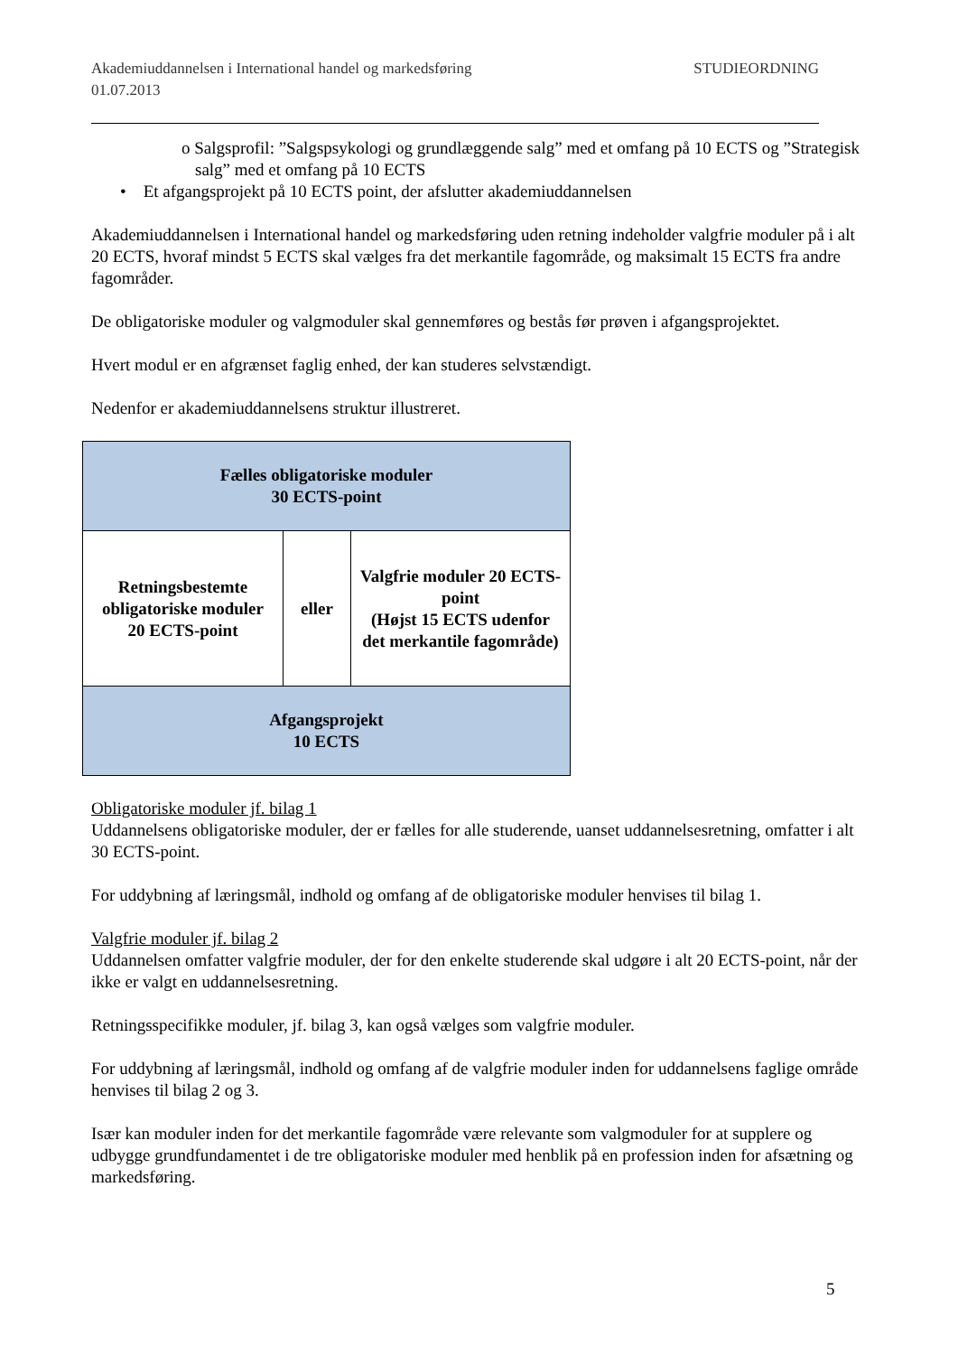Akademiuddannelsen i International handel og markedsføring STUDIEORDNING
01.07.2013
o Salgsprofil: ”Salgspsykologi og grundlæggende salg” med et omfang på 10 ECTS og ”Strategisk salg” med et omfang på 10 ECTS
• Et afgangsprojekt på 10 ECTS point, der afslutter akademiuddannelsen
Akademiuddannelsen i International handel og markedsføring uden retning indeholder valgfrie moduler på i alt 20 ECTS, hvoraf mindst 5 ECTS skal vælges fra det merkantile fagområde, og maksimalt 15 ECTS fra andre fagområder.
De obligatoriske moduler og valgmoduler skal gennemføres og bestås før prøven i afgangsprojektet.
Hvert modul er en afgrænset faglig enhed, der kan studeres selvstændigt.
Nedenfor er akademiuddannelsens struktur illustreret.
| Fælles obligatoriske moduler 30 ECTS-point | | |
| Retningsbestemte obligatoriske moduler 20 ECTS-point | eller | Valgfrie moduler 20 ECTS-point (Højst 15 ECTS udenfor det merkantile fagområde) |
| Afgangsprojekt 10 ECTS | | |
Obligatoriske moduler jf. bilag 1
Uddannelsens obligatoriske moduler, der er fælles for alle studerende, uanset uddannelsesretning, omfatter i alt 30 ECTS-point.
For uddybning af læringsmål, indhold og omfang af de obligatoriske moduler henvises til bilag 1.
Valgfrie moduler jf. bilag 2
Uddannelsen omfatter valgfrie moduler, der for den enkelte studerende skal udgøre i alt 20 ECTS-point, når der ikke er valgt en uddannelsesretning.
Retningsspecifikke moduler, jf. bilag 3, kan også vælges som valgfrie moduler.
For uddybning af læringsmål, indhold og omfang af de valgfrie moduler inden for uddannelsens faglige område henvises til bilag 2 og 3.
Især kan moduler inden for det merkantile fagområde være relevante som valgmoduler for at supplere og udbygge grundfundamentet i de tre obligatoriske moduler med henblik på en profession inden for afsætning og markedsføring.
5